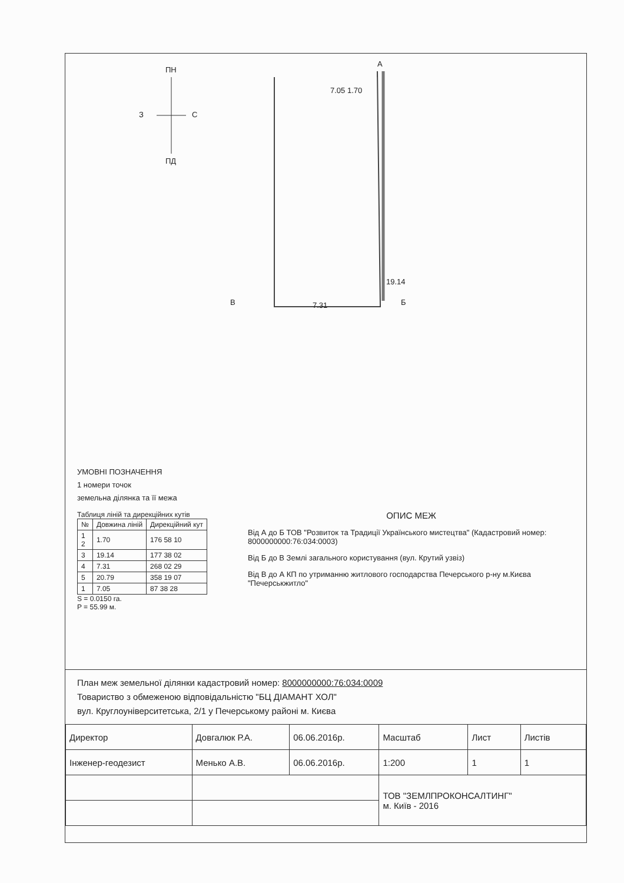ПН
З С
ПД
А
7.05 1.70
19.14
В 7.31 Б
УМОВНІ ПОЗНАЧЕННЯ
1 номери точок
земельна ділянка та її межа
Таблиця ліній та дирекційних кутів
| № | Довжина ліній | Дирекційний кут |
| --- | --- | --- |
| 1 2 | 1.70 | 176 58 10 |
| 3 | 19.14 | 177 38 02 |
| 4 | 7.31 | 268 02 29 |
| 5 | 20.79 | 358 19 07 |
| 1 | 7.05 | 87 38 28 |
S = 0.0150 га.
P = 55.99 м.
ОПИС МЕЖ
Від А до Б ТОВ "Розвиток та Традиції Українського мистецтва" (Кадастровий номер: 8000000000:76:034:0003)
Від Б до В Землі загального користування (вул. Крутий узвіз)
Від В до А КП по утриманню житлового господарства Печерського р-ну м.Києва "Печерськжитло"
План меж земельної ділянки кадастровий номер: 8000000000:76:034:0009
Товариство з обмеженою відповідальністю "БЦ ДІАМАНТ ХОЛ"
вул. Круглоуніверситетська, 2/1 у Печерському районі м. Києва
| Директор | Довгалюк Р.А. | 06.06.2016р. | Масштаб | Лист | Листів |
| Інженер-геодезист | Менько А.В. | 06.06.2016р. | 1:200 | 1 | 1 |
| | | | ТОВ "ЗЕМЛПРОКОНСАЛТИНГ" м. Київ - 2016 | | |